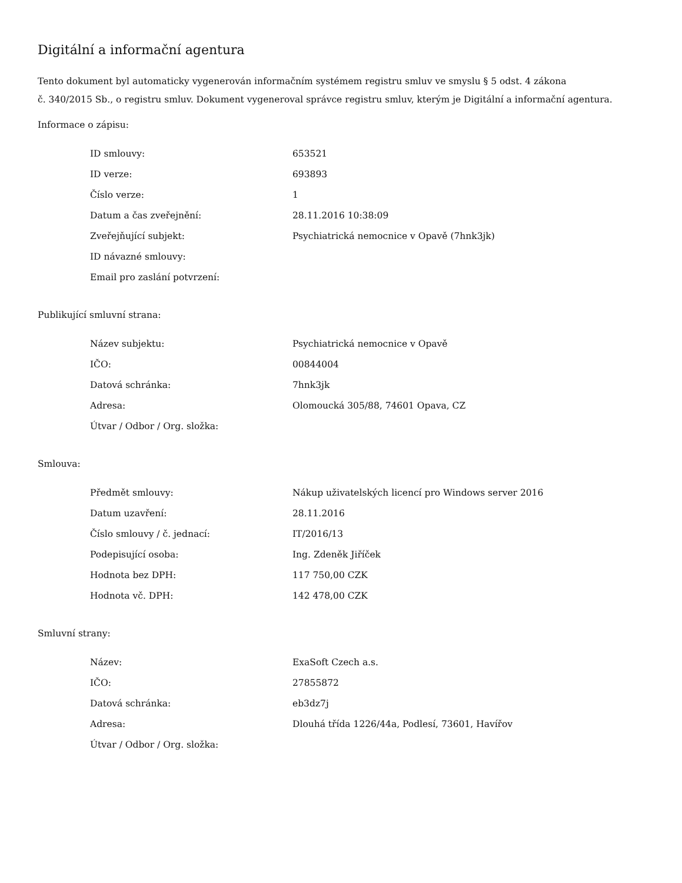Digitální a informační agentura
Tento dokument byl automaticky vygenerován informačním systémem registru smluv ve smyslu § 5 odst. 4 zákona
č. 340/2015 Sb., o registru smluv. Dokument vygeneroval správce registru smluv, kterým je Digitální a informační agentura.
Informace o zápisu:
| ID smlouvy: | 653521 |
| ID verze: | 693893 |
| Číslo verze: | 1 |
| Datum a čas zveřejnění: | 28.11.2016 10:38:09 |
| Zveřejňující subjekt: | Psychiatrická nemocnice v Opavě (7hnk3jk) |
| ID návazné smlouvy: | |
| Email pro zaslání potvrzení: | |
Publikující smluvní strana:
| Název subjektu: | Psychiatrická nemocnice v Opavě |
| IČO: | 00844004 |
| Datová schránka: | 7hnk3jk |
| Adresa: | Olomoucká 305/88, 74601 Opava, CZ |
| Útvar / Odbor / Org. složka: | |
Smlouva:
| Předmět smlouvy: | Nákup uživatelských licencí pro Windows server 2016 |
| Datum uzavření: | 28.11.2016 |
| Číslo smlouvy / č. jednací: | IT/2016/13 |
| Podepisující osoba: | Ing. Zdeněk Jiříček |
| Hodnota bez DPH: | 117 750,00 CZK |
| Hodnota vč. DPH: | 142 478,00 CZK |
Smluvní strany:
| Název: | ExaSoft Czech a.s. |
| IČO: | 27855872 |
| Datová schránka: | eb3dz7j |
| Adresa: | Dlouhá třída 1226/44a, Podlesí, 73601, Havířov |
| Útvar / Odbor / Org. složka: | |